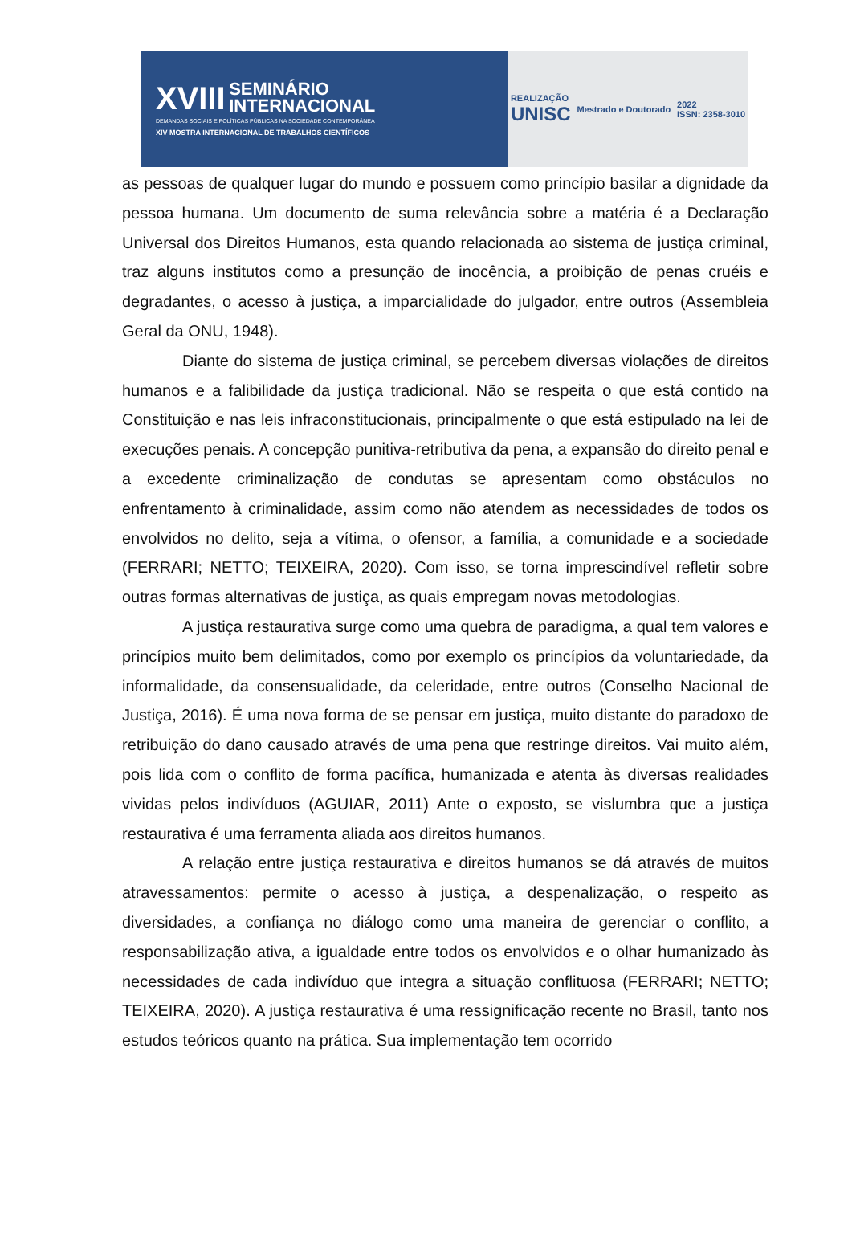XVIII SEMINÁRIO
INTERNACIONAL
DEMANDAS SOCIAIS E POLÍTICAS PÚBLICAS NA SOCIEDADE CONTEMPORÂNEA
XIV MOSTRA INTERNACIONAL DE TRABALHOS CIENTÍFICOS
REALIZAÇÃO
UNISC
Mestrado e Doutorado
2022
ISSN: 2358-3010
as pessoas de qualquer lugar do mundo e possuem como princípio basilar a dignidade da pessoa humana. Um documento de suma relevância sobre a matéria é a Declaração Universal dos Direitos Humanos, esta quando relacionada ao sistema de justiça criminal, traz alguns institutos como a presunção de inocência, a proibição de penas cruéis e degradantes, o acesso à justiça, a imparcialidade do julgador, entre outros (Assembleia Geral da ONU, 1948).
Diante do sistema de justiça criminal, se percebem diversas violações de direitos humanos e a falibilidade da justiça tradicional. Não se respeita o que está contido na Constituição e nas leis infraconstitucionais, principalmente o que está estipulado na lei de execuções penais. A concepção punitiva-retributiva da pena, a expansão do direito penal e a excedente criminalização de condutas se apresentam como obstáculos no enfrentamento à criminalidade, assim como não atendem as necessidades de todos os envolvidos no delito, seja a vítima, o ofensor, a família, a comunidade e a sociedade (FERRARI; NETTO; TEIXEIRA, 2020). Com isso, se torna imprescindível refletir sobre outras formas alternativas de justiça, as quais empregam novas metodologias.
A justiça restaurativa surge como uma quebra de paradigma, a qual tem valores e princípios muito bem delimitados, como por exemplo os princípios da voluntariedade, da informalidade, da consensualidade, da celeridade, entre outros (Conselho Nacional de Justiça, 2016). É uma nova forma de se pensar em justiça, muito distante do paradoxo de retribuição do dano causado através de uma pena que restringe direitos. Vai muito além, pois lida com o conflito de forma pacífica, humanizada e atenta às diversas realidades vividas pelos indivíduos (AGUIAR, 2011) Ante o exposto, se vislumbra que a justiça restaurativa é uma ferramenta aliada aos direitos humanos.
A relação entre justiça restaurativa e direitos humanos se dá através de muitos atravessamentos: permite o acesso à justiça, a despenalização, o respeito as diversidades, a confiança no diálogo como uma maneira de gerenciar o conflito, a responsabilização ativa, a igualdade entre todos os envolvidos e o olhar humanizado às necessidades de cada indivíduo que integra a situação conflituosa (FERRARI; NETTO; TEIXEIRA, 2020). A justiça restaurativa é uma ressignificação recente no Brasil, tanto nos estudos teóricos quanto na prática. Sua implementação tem ocorrido